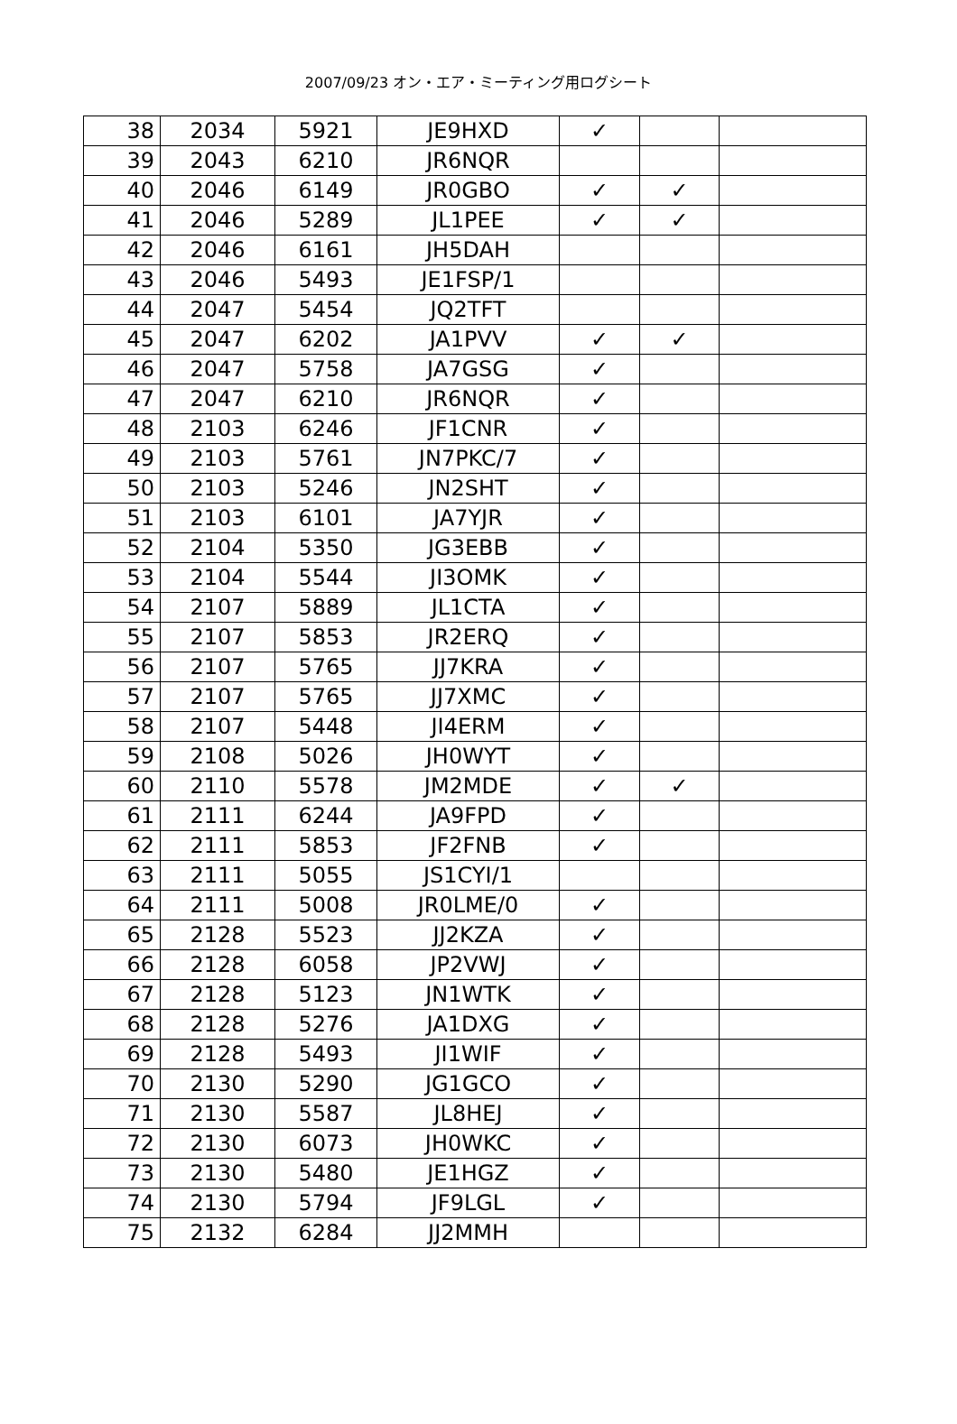2007/09/23 オン・エア・ミーティング用ログシート
| 38 | 2034 | 5921 | JE9HXD | ✓ | | |
| 39 | 2043 | 6210 | JR6NQR | | | |
| 40 | 2046 | 6149 | JR0GBO | ✓ | ✓ | |
| 41 | 2046 | 5289 | JL1PEE | ✓ | ✓ | |
| 42 | 2046 | 6161 | JH5DAH | | | |
| 43 | 2046 | 5493 | JE1FSP/1 | | | |
| 44 | 2047 | 5454 | JQ2TFT | | | |
| 45 | 2047 | 6202 | JA1PVV | ✓ | ✓ | |
| 46 | 2047 | 5758 | JA7GSG | ✓ | | |
| 47 | 2047 | 6210 | JR6NQR | ✓ | | |
| 48 | 2103 | 6246 | JF1CNR | ✓ | | |
| 49 | 2103 | 5761 | JN7PKC/7 | ✓ | | |
| 50 | 2103 | 5246 | JN2SHT | ✓ | | |
| 51 | 2103 | 6101 | JA7YJR | ✓ | | |
| 52 | 2104 | 5350 | JG3EBB | ✓ | | |
| 53 | 2104 | 5544 | JI3OMK | ✓ | | |
| 54 | 2107 | 5889 | JL1CTA | ✓ | | |
| 55 | 2107 | 5853 | JR2ERQ | ✓ | | |
| 56 | 2107 | 5765 | JJ7KRA | ✓ | | |
| 57 | 2107 | 5765 | JJ7XMC | ✓ | | |
| 58 | 2107 | 5448 | JI4ERM | ✓ | | |
| 59 | 2108 | 5026 | JH0WYT | ✓ | | |
| 60 | 2110 | 5578 | JM2MDE | ✓ | ✓ | |
| 61 | 2111 | 6244 | JA9FPD | ✓ | | |
| 62 | 2111 | 5853 | JF2FNB | ✓ | | |
| 63 | 2111 | 5055 | JS1CYI/1 | | | |
| 64 | 2111 | 5008 | JR0LME/0 | ✓ | | |
| 65 | 2128 | 5523 | JJ2KZA | ✓ | | |
| 66 | 2128 | 6058 | JP2VWJ | ✓ | | |
| 67 | 2128 | 5123 | JN1WTK | ✓ | | |
| 68 | 2128 | 5276 | JA1DXG | ✓ | | |
| 69 | 2128 | 5493 | JI1WIF | ✓ | | |
| 70 | 2130 | 5290 | JG1GCO | ✓ | | |
| 71 | 2130 | 5587 | JL8HEJ | ✓ | | |
| 72 | 2130 | 6073 | JH0WKC | ✓ | | |
| 73 | 2130 | 5480 | JE1HGZ | ✓ | | |
| 74 | 2130 | 5794 | JF9LGL | ✓ | | |
| 75 | 2132 | 6284 | JJ2MMH | | | |